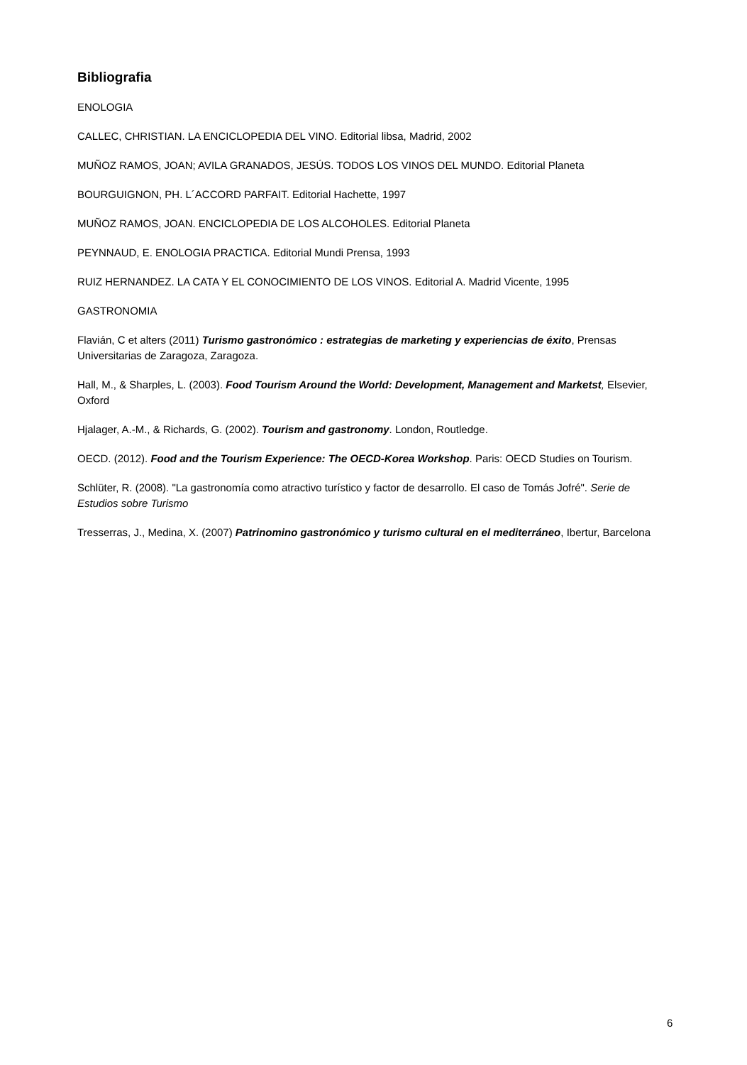Bibliografia
ENOLOGIA
CALLEC, CHRISTIAN. LA ENCICLOPEDIA DEL VINO. Editorial libsa, Madrid, 2002
MUÑOZ RAMOS, JOAN; AVILA GRANADOS, JESÚS. TODOS LOS VINOS DEL MUNDO. Editorial Planeta
BOURGUIGNON, PH. L´ACCORD PARFAIT. Editorial Hachette, 1997
MUÑOZ RAMOS, JOAN. ENCICLOPEDIA DE LOS ALCOHOLES. Editorial Planeta
PEYNNAUD, E. ENOLOGIA PRACTICA. Editorial Mundi Prensa, 1993
RUIZ HERNANDEZ. LA CATA Y EL CONOCIMIENTO DE LOS VINOS. Editorial A. Madrid Vicente, 1995
GASTRONOMIA
Flavián, C et alters (2011) Turismo gastronómico : estrategias de marketing y experiencias de éxito, Prensas Universitarias de Zaragoza, Zaragoza.
Hall, M., & Sharples, L. (2003). Food Tourism Around the World: Development, Management and Marketst, Elsevier, Oxford
Hjalager, A.-M., & Richards, G. (2002). Tourism and gastronomy. London, Routledge.
OECD. (2012). Food and the Tourism Experience: The OECD-Korea Workshop. Paris: OECD Studies on Tourism.
Schlüter, R. (2008). "La gastronomía como atractivo turístico y factor de desarrollo. El caso de Tomás Jofré". Serie de Estudios sobre Turismo
Tresserras, J., Medina, X. (2007) Patrinomino gastronómico y turismo cultural en el mediterráneo, Ibertur, Barcelona
6